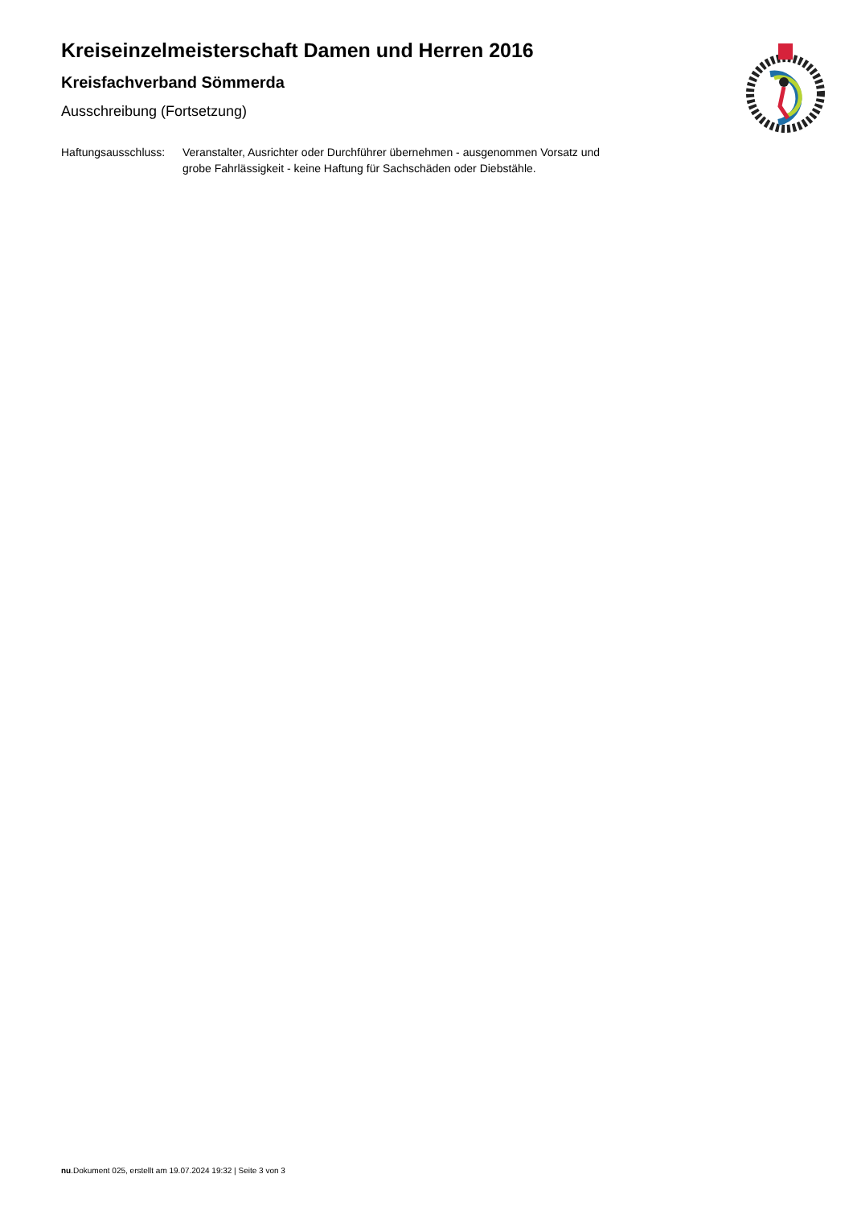Kreiseinzelmeisterschaft Damen und Herren 2016
Kreisfachverband Sömmerda
Ausschreibung (Fortsetzung)
Haftungsausschluss:
Veranstalter, Ausrichter oder Durchführer übernehmen - ausgenommen Vorsatz und grobe Fahrlässigkeit - keine Haftung für Sachschäden oder Diebstähle.
nu.Dokument 025, erstellt am 19.07.2024 19:32 | Seite 3 von 3